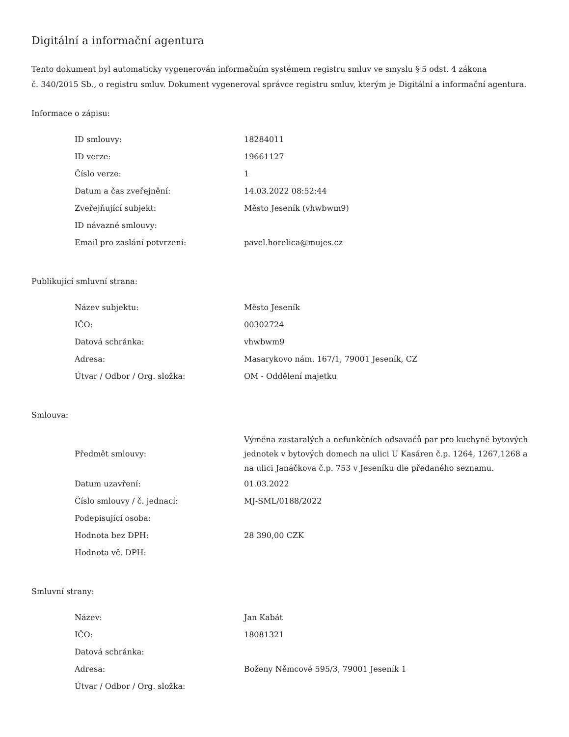Digitální a informační agentura
Tento dokument byl automaticky vygenerován informačním systémem registru smluv ve smyslu § 5 odst. 4 zákona
č. 340/2015 Sb., o registru smluv. Dokument vygeneroval správce registru smluv, kterým je Digitální a informační agentura.
Informace o zápisu:
| ID smlouvy: | 18284011 |
| ID verze: | 19661127 |
| Číslo verze: | 1 |
| Datum a čas zveřejnění: | 14.03.2022 08:52:44 |
| Zveřejňující subjekt: | Město Jeseník (vhwbwm9) |
| ID návazné smlouvy: | |
| Email pro zaslání potvrzení: | pavel.horelica@mujes.cz |
Publikující smluvní strana:
| Název subjektu: | Město Jeseník |
| IČO: | 00302724 |
| Datová schránka: | vhwbwm9 |
| Adresa: | Masarykovo nám. 167/1, 79001 Jeseník, CZ |
| Útvar / Odbor / Org. složka: | OM - Oddělení majetku |
Smlouva:
| Předmět smlouvy: | Výměna zastaralých a nefunkčních odsavačů par pro kuchyně bytových jednotek v bytových domech na ulici U Kasáren č.p. 1264, 1267,1268 a na ulici Janáčkova č.p. 753 v Jeseníku dle předaného seznamu. |
| Datum uzavření: | 01.03.2022 |
| Číslo smlouvy / č. jednací: | MJ-SML/0188/2022 |
| Podepisující osoba: | |
| Hodnota bez DPH: | 28 390,00 CZK |
| Hodnota vč. DPH: | |
Smluvní strany:
| Název: | Jan Kabát |
| IČO: | 18081321 |
| Datová schránka: | |
| Adresa: | Boženy Němcové 595/3, 79001 Jeseník 1 |
| Útvar / Odbor / Org. složka: | |